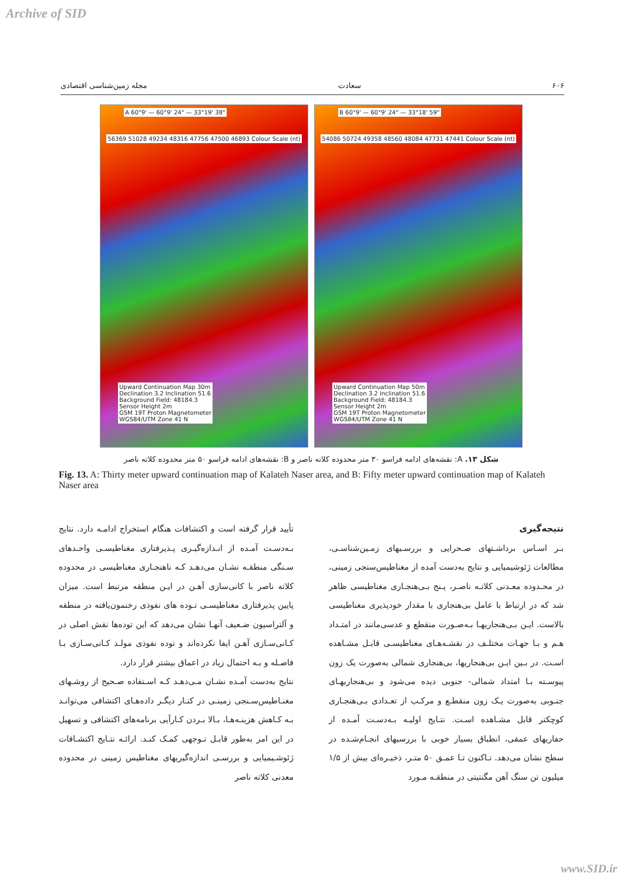Archive of SID
۶۰۶ سعادت مجله زمین‌شناسی اقتصادی
A 60°9' — 60°9' 24" — 33°19' 38"
Upward Continuation Map 30m
Declination 3.2 Inclination 51.6
Background Field: 48184.3
Sensor Height 2m
GSM 19T Proton Magnetometer
WGS84/UTM Zone 41 N
56369 51028 49234 48316 47756 47500 46893 Colour Scale (nt)
B 60°9' — 60°9' 24" — 33°18' 59"
Upward Continuation Map 50m
Declination 3.2 Inclination 51.6
Background Field: 48184.3
Sensor Height 2m
GSM 19T Proton Magnetometer
WGS84/UTM Zone 41 N
54086 50724 49358 48560 48084 47731 47441 Colour Scale (nt)
شکل ۱۳. A: نقشه‌های ادامه فراسو ۳۰ متر محدوده کلاته ناصر و B: نقشه‌های ادامه فراسو ۵۰ متر محدوده کلاته ناصر
Fig. 13. A: Thirty meter upward continuation map of Kalateh Naser area, and B: Fifty meter upward continuation map of Kalateh Naser area
نتیجه‌گیری
بـر اسـاس برداشـتهای صـحرایی و بررسـیهای زمـین‌شناسـی، مطالعات ژئوشیمیایی و نتایج به‌دست آمده از مغناطیس‌سنجی زمینی، در محـدوده معـدنی کلاتـه ناصـر، پـنج بـی‌هنجـاری مغناطیسی ظاهر شد که در ارتباط با عامل بی‌هنجاری با مقدار خودپذیری مغناطیسی بالاست. ایـن بـی‌هنجاریهـا بـه‌صـورت منقطع و عدسی‌مانند در امتـداد هـم و بـا جهـات مختلـف در نقشـه‌هـای مغناطیسـی قابـل مشـاهده اسـت. در بـین ایـن بی‌هنجاریها، بی‌هنجاری شمالی به‌صورت یک زون پیوسـته بـا امتداد شمالی- جنوبی دیده می‌شود و بی‌هنجاریهـای جنـوبی به‌صورت یـک زون منقطـع و مرکـب از تعـدادی بـی‌هنجـاری کوچکتر قابل مشـاهده اسـت. نتـایج اولیـه بـه‌دسـت آمـده از حفاریهای عمقی، انطباق بسیار خوبی با بررسیهای انجـام‌شـده در سطح نشان می‌دهد. تـاکنون تـا عمـق ۵۰ متـر، ذخیـره‌ای بیش از ۱/۵ میلیون تن سنگ آهن مگنتیتی در منطقـه مـورد
تأیید قرار گرفته است و اکتشافات هنگام استخراج ادامـه دارد. نتایج بـه‌دسـت آمـده از انـدازه‌گیـری پـذیرفتاری مغناطیسـی واحـدهای سـنگی منطقـه نشـان می‌دهـد کـه ناهنجـاری مغناطیسی در محدوده کلاته ناصر با کانی‌سازی آهـن در ایـن منطقه مرتبط است. میزان پایین پذیرفتاری مغناطیسـی تـوده های نفوذی رخنمون‌یافته در منطقه و آلتراسیون ضـعیف آنهـا نشان می‌دهد که این توده‌ها نقش اصلی در کـانی‌سـازی آهـن ایفا نکرده‌اند و توده نفوذی مولـد کـانی‌سـازی بـا فاصـله و بـه احتمال زیاد در اعماق بیشتر قرار دارد.
نتایج به‌دست آمـده نشـان مـی‌دهـد کـه اسـتفاده صـحیح از روشـهای مغنـاطیس‌سـنجی زمینـی در کنـار دیگـر داده‌هـای اکتشافی می‌توانـد بـه کـاهش هزینـه‌هـا، بـالا بـردن کـارآیی برنامه‌های اکتشافی و تسهیل در این امر به‌طور قابـل تـوجهی کمـک کنـد. ارائـه نتـایج اکتشـافات ژئوشـیمیایی و بررسـی اندازه‌گیریهای مغناطیس زمینی در محدوده معدنی کلاته ناصر
www.SID.ir